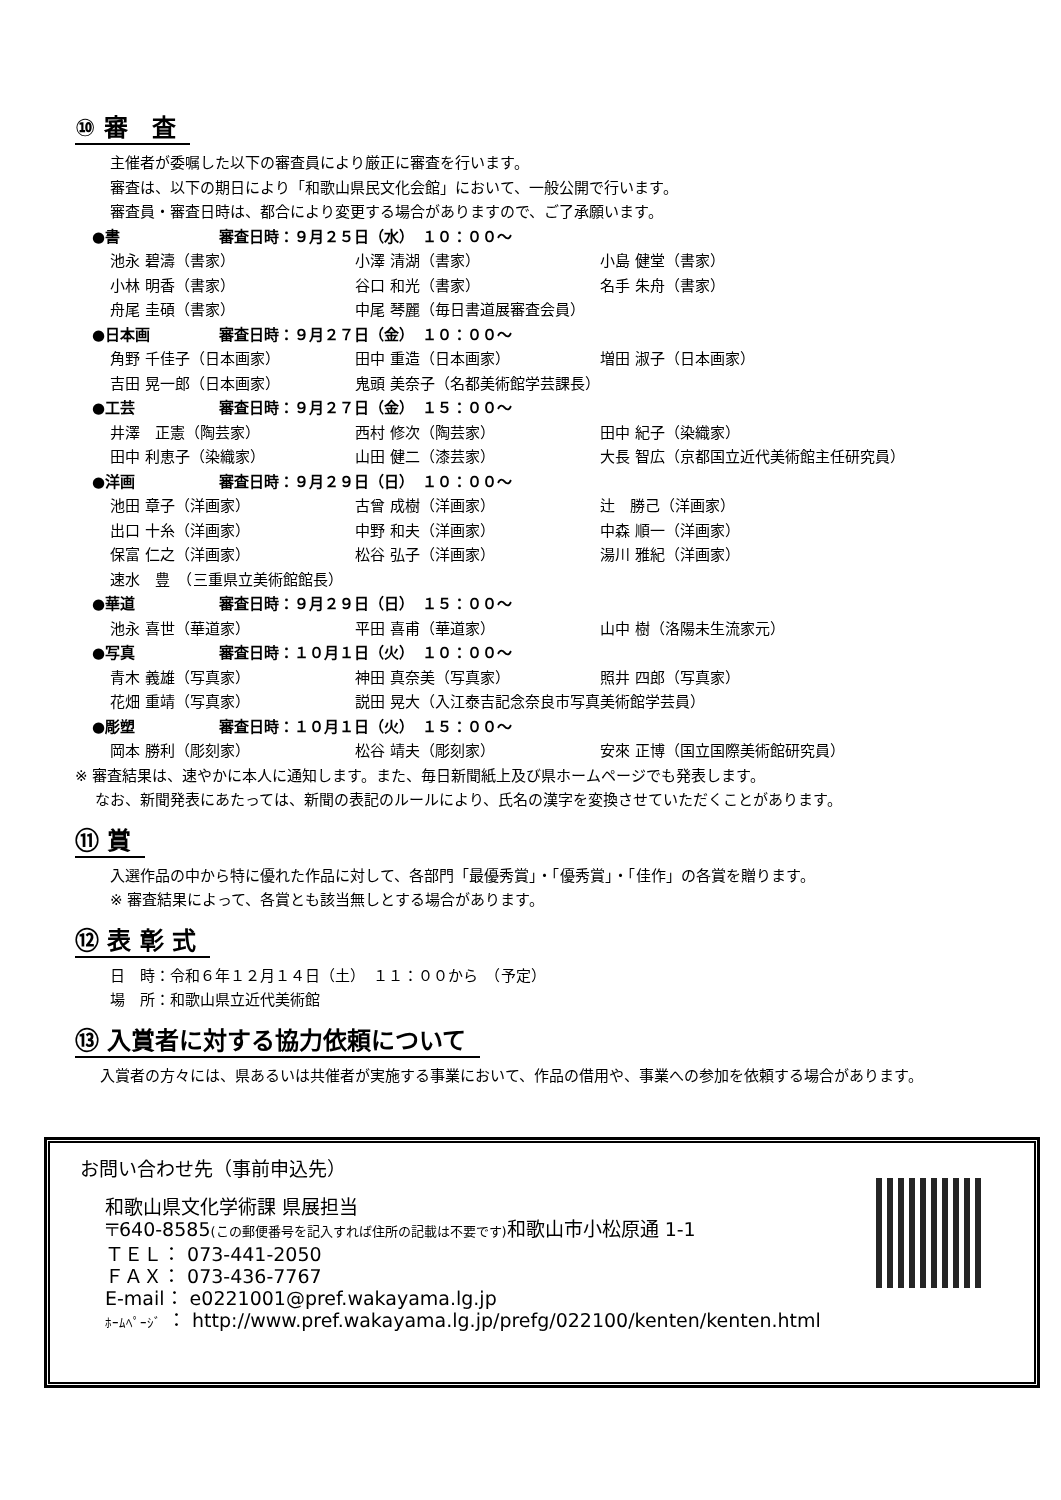⑩ 審　査
主催者が委嘱した以下の審査員により厳正に審査を行います。
審査は、以下の期日により「和歌山県民文化会館」において、一般公開で行います。
審査員・審査日時は、都合により変更する場合がありますので、ご了承願います。
●書 審査日時：９月２５日（水）　１０：００～
池永 碧濤（書家） 小澤 清湖（書家） 小島 健堂（書家）
小林 明香（書家） 谷口 和光（書家） 名手 朱舟（書家）
舟尾 圭碩（書家） 中尾 琴麗（毎日書道展審査会員）
●日本画 審査日時：９月２７日（金）　１０：００～
角野 千佳子（日本画家） 田中 重造（日本画家） 増田 淑子（日本画家）
吉田 晃一郎（日本画家） 鬼頭 美奈子（名都美術館学芸課長）
●工芸 審査日時：９月２７日（金）　１５：００～
井澤　正憲（陶芸家） 西村 修次（陶芸家） 田中 紀子（染織家）
田中 利恵子（染織家） 山田 健二（漆芸家） 大長 智広（京都国立近代美術館主任研究員）
●洋画 審査日時：９月２９日（日）　１０：００～
池田 章子（洋画家） 古曾 成樹（洋画家） 辻　勝己（洋画家）
出口 十糸（洋画家） 中野 和夫（洋画家） 中森 順一（洋画家）
保富 仁之（洋画家） 松谷 弘子（洋画家） 湯川 雅紀（洋画家）
速水　豊　（三重県立美術館館長）
●華道 審査日時：９月２９日（日）　１５：００～
池永 喜世（華道家） 平田 喜甫（華道家） 山中 樹（洛陽未生流家元）
●写真 審査日時：１０月１日（火）　１０：００～
青木 義雄（写真家） 神田 真奈美（写真家） 照井 四郎（写真家）
花畑 重靖（写真家） 説田 晃大（入江泰吉記念奈良市写真美術館学芸員）
●彫塑 審査日時：１０月１日（火）　１５：００～
岡本 勝利（彫刻家） 松谷 靖夫（彫刻家） 安來 正博（国立国際美術館研究員）
※ 審査結果は、速やかに本人に通知します。また、毎日新聞紙上及び県ホームページでも発表します。
なお、新聞発表にあたっては、新聞の表記のルールにより、氏名の漢字を変換させていただくことがあります。
⑪ 賞
入選作品の中から特に優れた作品に対して、各部門「最優秀賞」・「優秀賞」・「佳作」の各賞を贈ります。
※ 審査結果によって、各賞とも該当無しとする場合があります。
⑫ 表 彰 式
日　時：令和６年１２月１４日（土）　１１：００から　（予定）
場　所：和歌山県立近代美術館
⑬ 入賞者に対する協力依頼について
入賞者の方々には、県あるいは共催者が実施する事業において、作品の借用や、事業への参加を依頼する場合があります。
お問い合わせ先（事前申込先）
和歌山県文化学術課 県展担当
〒640-8585(この郵便番号を記入すれば住所の記載は不要です) 和歌山市小松原通 1-1
ＴＥＬ： 073-441-2050
ＦＡＸ： 073-436-7767
E-mail： e0221001@pref.wakayama.lg.jp
ﾎｰﾑﾍﾟｰｼﾞ ： http://www.pref.wakayama.lg.jp/prefg/022100/kenten/kenten.html